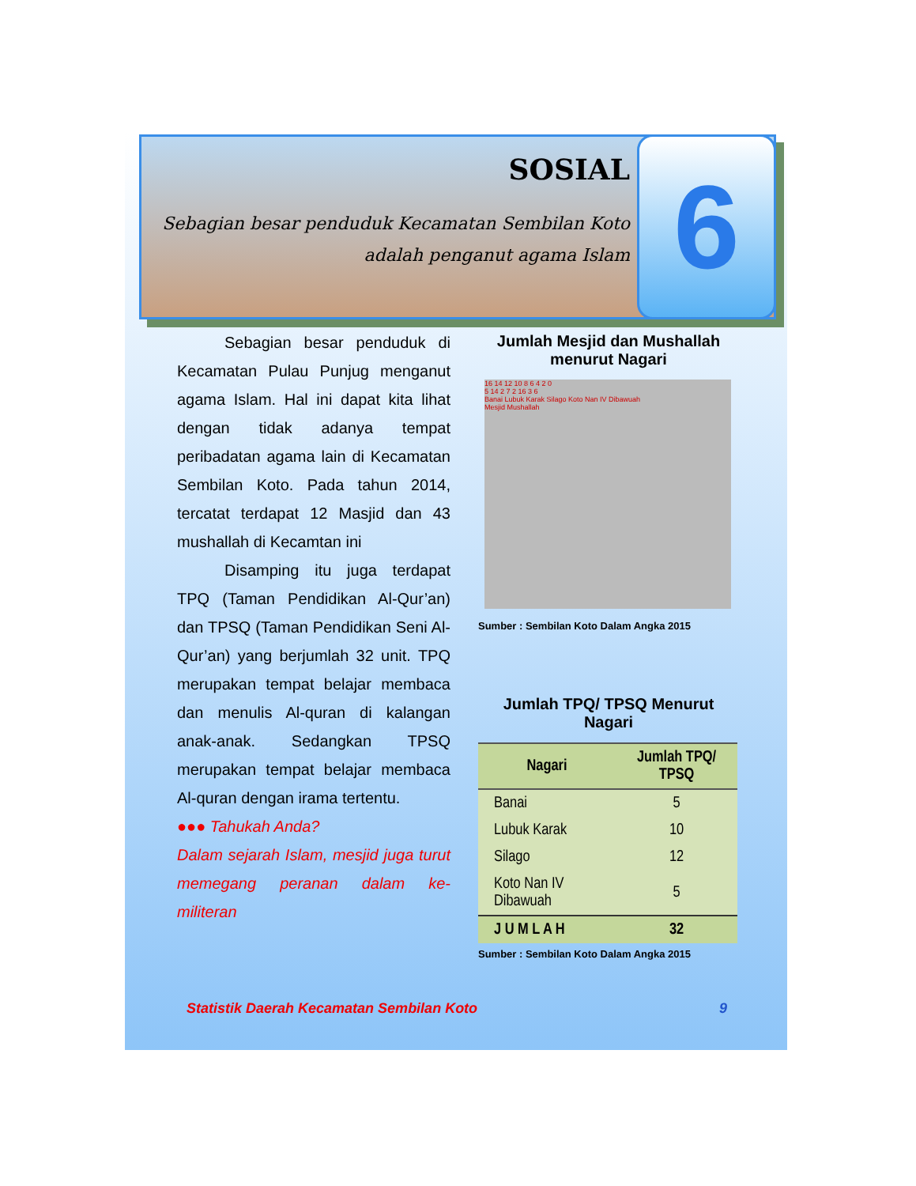SOSIAL
Sebagian besar penduduk Kecamatan Sembilan Koto
adalah penganut agama Islam
6
   Sebagian besar penduduk di Kecamatan Pulau Punjug menganut agama Islam. Hal ini dapat kita lihat dengan tidak adanya tempat peribadatan agama lain di Kecamatan Sembilan Koto. Pada tahun 2014, tercatat terdapat 12 Masjid dan 43 mushallah di Kecamtan ini
   Disamping itu juga terdapat TPQ (Taman Pendidikan Al-Qur’an) dan TPSQ (Taman Pendidikan Seni Al-Qur’an) yang berjumlah 32 unit. TPQ merupakan tempat belajar membaca dan menulis Al-quran di kalangan anak-anak. Sedangkan TPSQ merupakan tempat belajar membaca Al-quran dengan irama tertentu.
●●● Tahukah Anda?
Dalam sejarah Islam, mesjid juga turut memegang peranan dalam ke-militeran
Jumlah Mesjid dan Mushallah menurut Nagari
16 14 12 10 8 6 4 2 0
5 14 2 7 2 16 3 6
Banai Lubuk Karak Silago Koto Nan IV Dibawuah
Mesjid Mushallah
Sumber : Sembilan Koto Dalam Angka 2015
Jumlah TPQ/ TPSQ Menurut Nagari
| Nagari | Jumlah TPQ/ TPSQ |
| --- | --- |
| Banai | 5 |
| Lubuk Karak | 10 |
| Silago | 12 |
| Koto Nan IV Dibawuah | 5 |
| J U M L A H | 32 |
Sumber : Sembilan Koto Dalam Angka 2015
Statistik Daerah Kecamatan Sembilan Koto 9